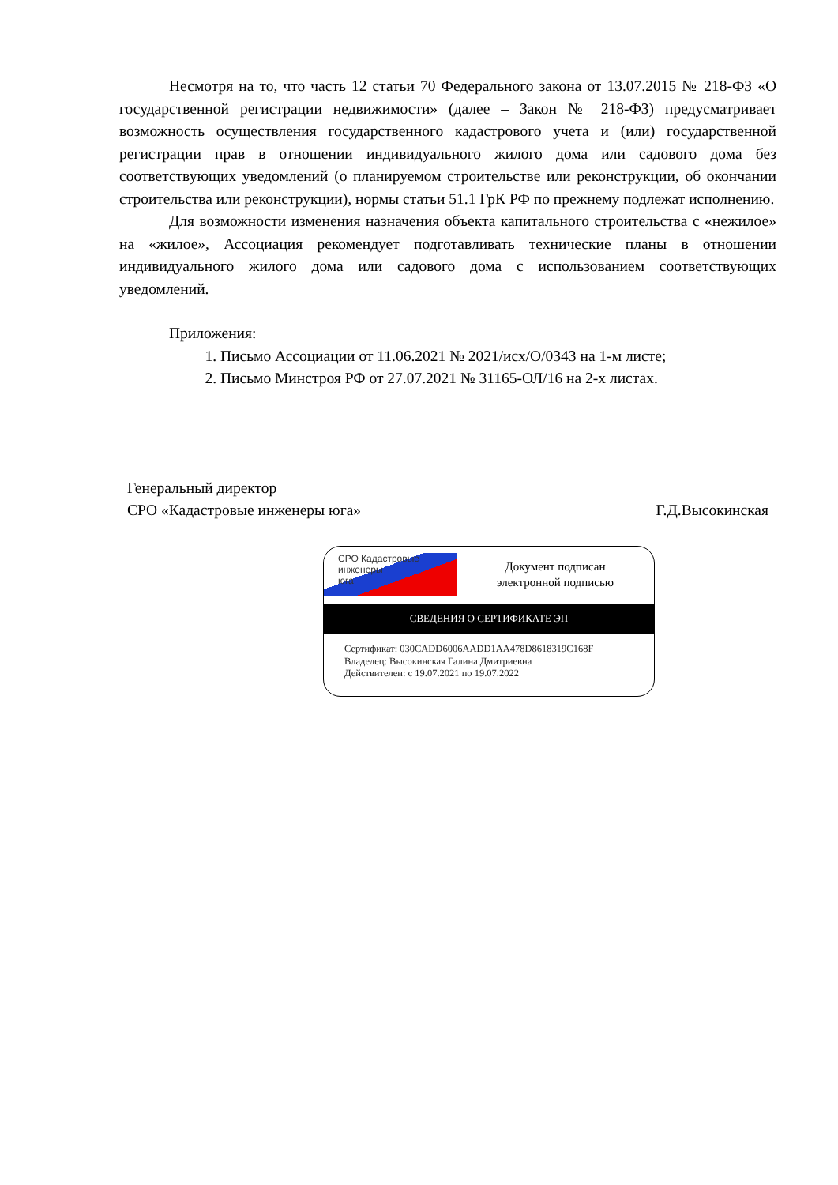Несмотря на то, что часть 12 статьи 70 Федерального закона от 13.07.2015 № 218-ФЗ «О государственной регистрации недвижимости» (далее – Закон № 218-ФЗ) предусматривает возможность осуществления государственного кадастрового учета и (или) государственной регистрации прав в отношении индивидуального жилого дома или садового дома без соответствующих уведомлений (о планируемом строительстве или реконструкции, об окончании строительства или реконструкции), нормы статьи 51.1 ГрК РФ по прежнему подлежат исполнению.
Для возможности изменения назначения объекта капитального строительства с «нежилое» на «жилое», Ассоциация рекомендует подготавливать технические планы в отношении индивидуального жилого дома или садового дома с использованием соответствующих уведомлений.
Приложения:
1. Письмо Ассоциации от 11.06.2021 № 2021/исх/О/0343 на 1-м листе;
2. Письмо Минстроя РФ от 27.07.2021 № 31165-ОЛ/16 на 2-х листах.
Генеральный директор
СРО «Кадастровые инженеры юга» Г.Д.Высокинская
СРО Кадастровые
инженеры
юга
Документ подписан
электронной подписью
СВЕДЕНИЯ О СЕРТИФИКАТЕ ЭП
Сертификат: 030CADD6006AADD1AA478D8618319C168F
Владелец: Высокинская Галина Дмитриевна
Действителен: с 19.07.2021 по 19.07.2022